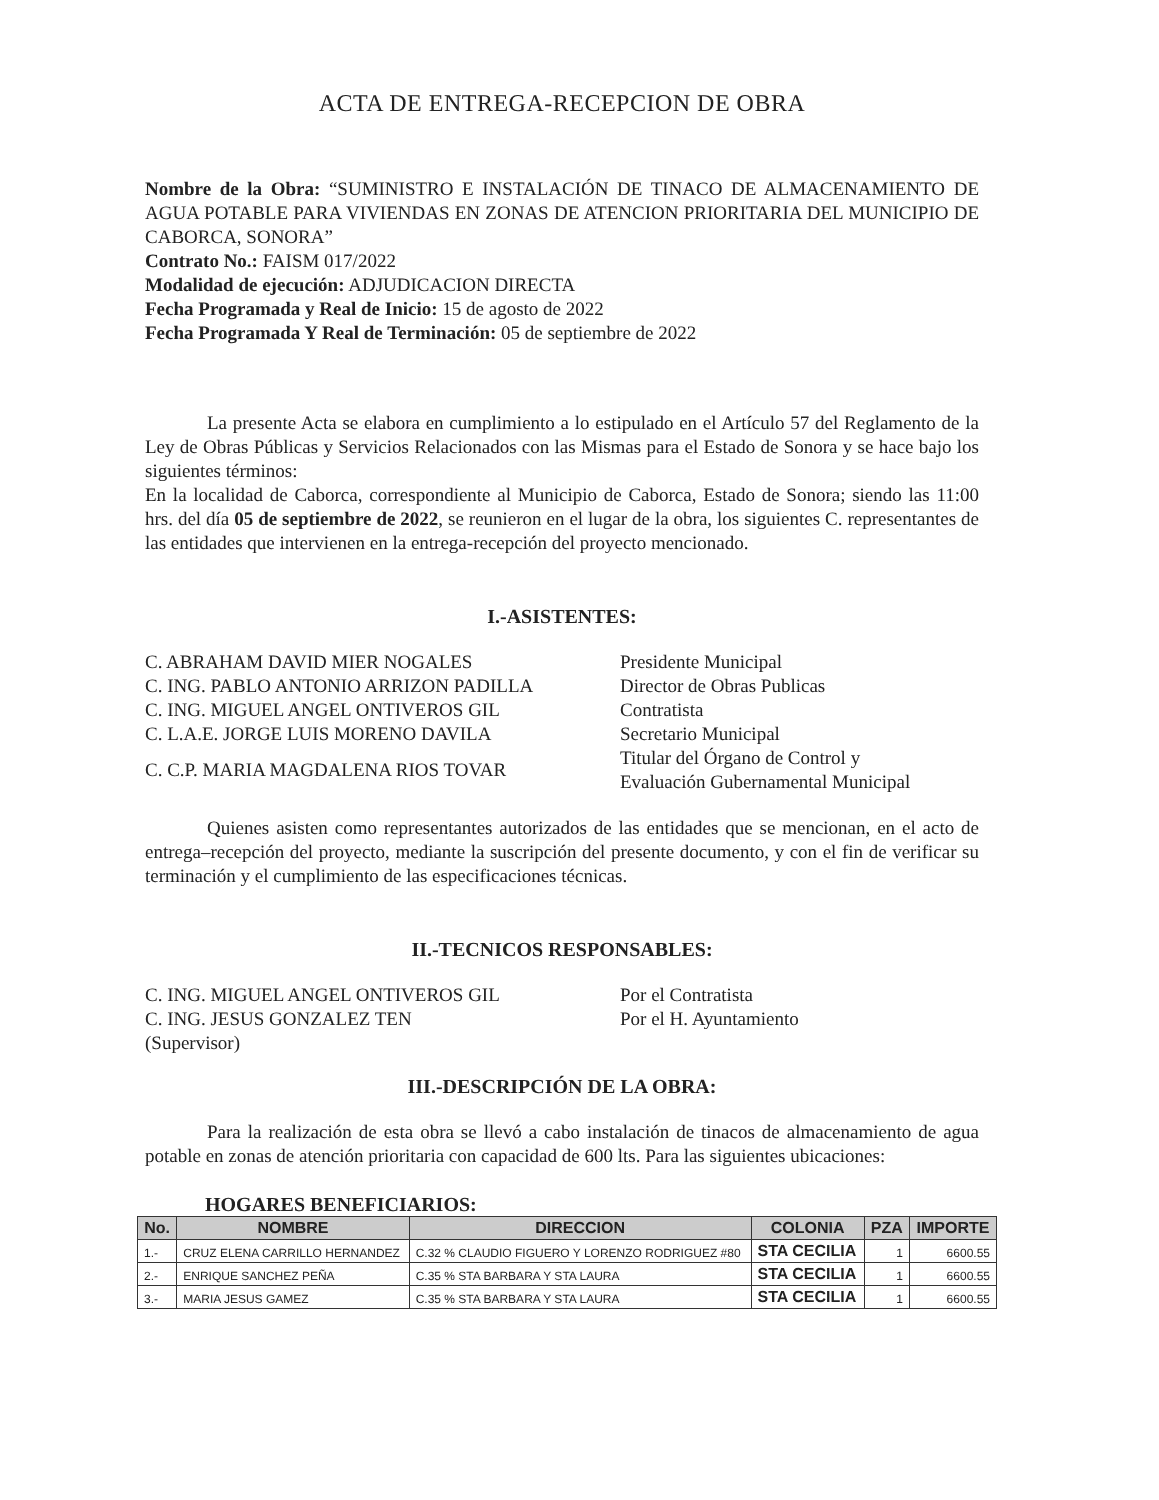ACTA DE ENTREGA-RECEPCION DE OBRA
Nombre de la Obra: “SUMINISTRO E INSTALACIÓN DE TINACO DE ALMACENAMIENTO DE AGUA POTABLE PARA VIVIENDAS EN ZONAS DE ATENCION PRIORITARIA DEL MUNICIPIO DE CABORCA, SONORA”
Contrato No.: FAISM 017/2022
Modalidad de ejecución: ADJUDICACION DIRECTA
Fecha Programada y Real de Inicio: 15 de agosto de 2022
Fecha Programada Y Real de Terminación: 05 de septiembre de 2022
La presente Acta se elabora en cumplimiento a lo estipulado en el Artículo 57 del Reglamento de la Ley de Obras Públicas y Servicios Relacionados con las Mismas para el Estado de Sonora y se hace bajo los siguientes términos:
En la localidad de Caborca, correspondiente al Municipio de Caborca, Estado de Sonora; siendo las 11:00 hrs. del día 05 de septiembre de 2022, se reunieron en el lugar de la obra, los siguientes C. representantes de las entidades que intervienen en la entrega-recepción del proyecto mencionado.
I.-ASISTENTES:
C. ABRAHAM DAVID MIER NOGALES Presidente Municipal
C. ING. PABLO ANTONIO ARRIZON PADILLA Director de Obras Publicas
C. ING. MIGUEL ANGEL ONTIVEROS GIL Contratista
C. L.A.E. JORGE LUIS MORENO DAVILA Secretario Municipal
C. C.P. MARIA MAGDALENA RIOS TOVAR
Titular del Órgano de Control y
Evaluación Gubernamental Municipal
Quienes asisten como representantes autorizados de las entidades que se mencionan, en el acto de entrega–recepción del proyecto, mediante la suscripción del presente documento, y con el fin de verificar su terminación y el cumplimiento de las especificaciones técnicas.
II.-TECNICOS RESPONSABLES:
C. ING. MIGUEL ANGEL ONTIVEROS GIL Por el Contratista
C. ING. JESUS GONZALEZ TEN Por el H. Ayuntamiento
(Supervisor)
III.-DESCRIPCIÓN DE LA OBRA:
Para la realización de esta obra se llevó a cabo instalación de tinacos de almacenamiento de agua potable en zonas de atención prioritaria con capacidad de 600 lts. Para las siguientes ubicaciones:
HOGARES BENEFICIARIOS:
| No. | NOMBRE | DIRECCION | COLONIA | PZA | IMPORTE |
| --- | --- | --- | --- | --- | --- |
| 1.- | CRUZ ELENA CARRILLO HERNANDEZ | C.32 % CLAUDIO FIGUERO Y LORENZO RODRIGUEZ #80 | STA CECILIA | 1 | 6600.55 |
| 2.- | ENRIQUE SANCHEZ PEÑA | C.35 % STA BARBARA Y STA LAURA | STA CECILIA | 1 | 6600.55 |
| 3.- | MARIA JESUS GAMEZ | C.35 % STA BARBARA Y STA LAURA | STA CECILIA | 1 | 6600.55 |